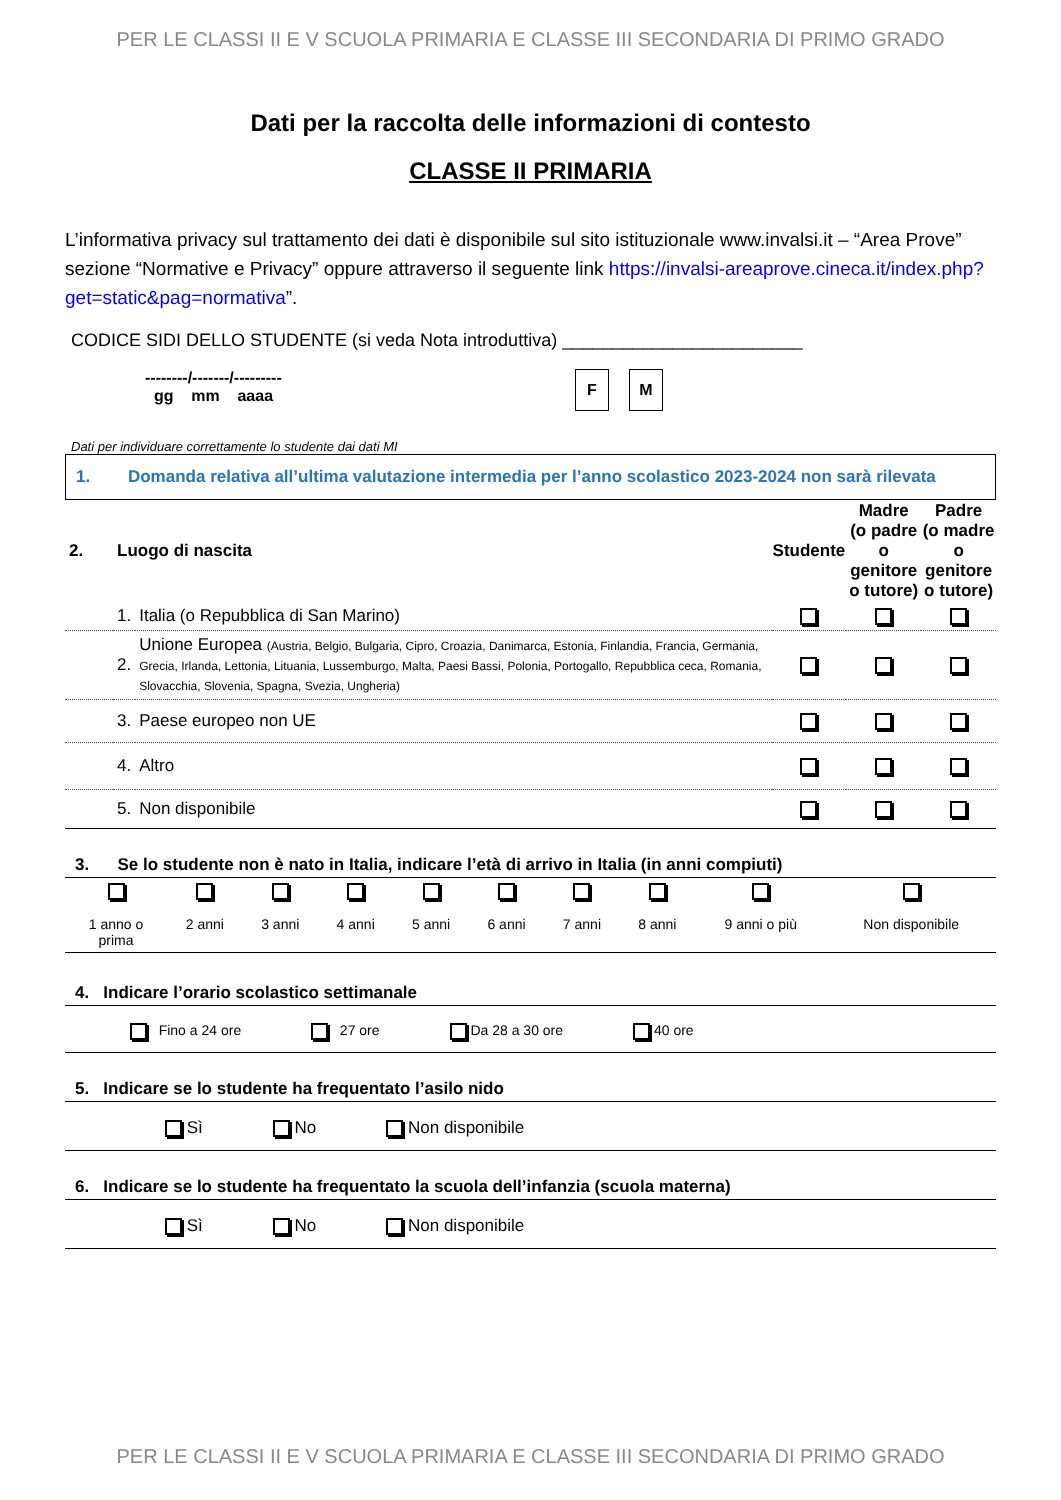PER LE CLASSI II E V SCUOLA PRIMARIA E CLASSE III SECONDARIA DI PRIMO GRADO
Dati per la raccolta delle informazioni di contesto
CLASSE II PRIMARIA
L’informativa privacy sul trattamento dei dati è disponibile sul sito istituzionale www.invalsi.it – “Area Prove” sezione “Normative e Privacy” oppure attraverso il seguente link https://invalsi-areaprove.cineca.it/index.php?get=static&pag=normativa”.
CODICE SIDI DELLO STUDENTE (si veda Nota introduttiva) ________________________
--------/-------/---------
gg mm aaaa
F M
Dati per individuare correttamente lo studente dai dati MI
1. Domanda relativa all’ultima valutazione intermedia per l’anno scolastico 2023-2024 non sarà rilevata
| 2. | Luogo di nascita | | Studente | Madre (o padre o genitore o tutore) | Padre (o madre o genitore o tutore) |
| | 1. | Italia (o Repubblica di San Marino) | | | |
| | 2. | Unione Europea (Austria, Belgio, Bulgaria, Cipro, Croazia, Danimarca, Estonia, Finlandia, Francia, Germania, Grecia, Irlanda, Lettonia, Lituania, Lussemburgo, Malta, Paesi Bassi, Polonia, Portogallo, Repubblica ceca, Romania, Slovacchia, Slovenia, Spagna, Svezia, Ungheria) | | | |
| | 3. | Paese europeo non UE | | | |
| | 4. | Altro | | | |
| | 5. | Non disponibile | | | |
3. Se lo studente non è nato in Italia, indicare l’età di arrivo in Italia (in anni compiuti)
| 1 anno o prima | 2 anni | 3 anni | 4 anni | 5 anni | 6 anni | 7 anni | 8 anni | 9 anni o più | Non disponibile |
4. Indicare l’orario scolastico settimanale
Fino a 24 ore 27 ore Da 28 a 30 ore 40 ore
5. Indicare se lo studente ha frequentato l’asilo nido
Sì No Non disponibile
6. Indicare se lo studente ha frequentato la scuola dell’infanzia (scuola materna)
Sì No Non disponibile
PER LE CLASSI II E V SCUOLA PRIMARIA E CLASSE III SECONDARIA DI PRIMO GRADO